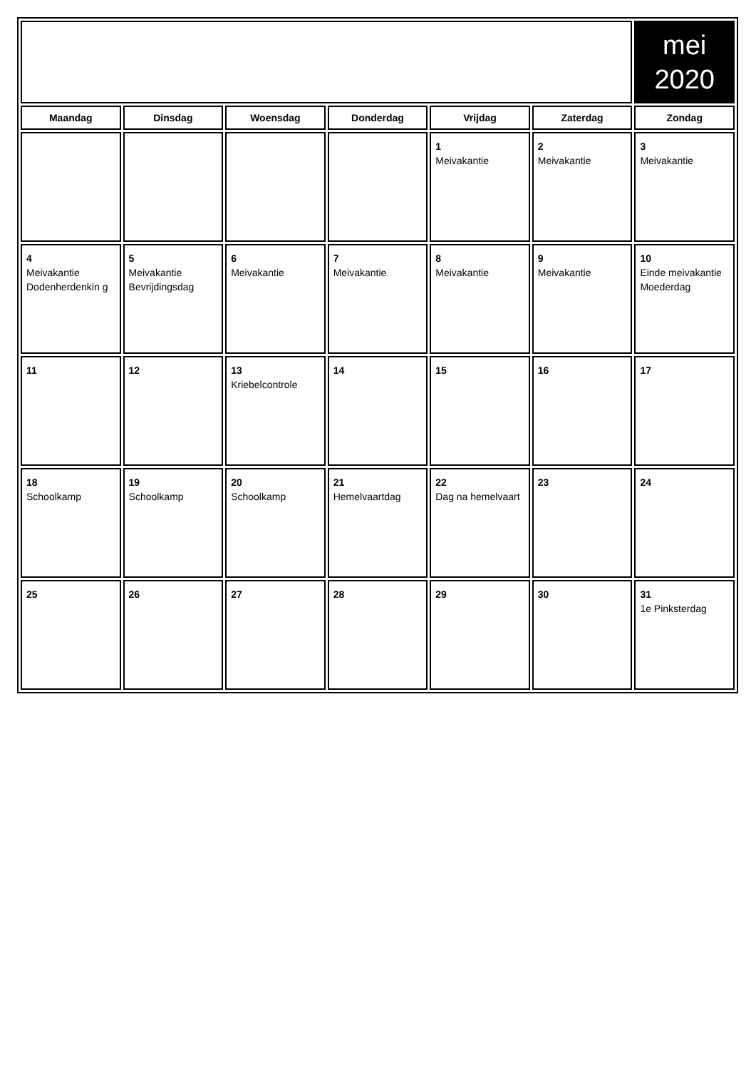| | | | | | | mei 2020 |
| Maandag | Dinsdag | Woensdag | Donderdag | Vrijdag | Zaterdag | Zondag |
| | | | | 1 Meivakantie | 2 Meivakantie | 3 Meivakantie |
| 4 Meivakantie Dodenherdenkin g | 5 Meivakantie Bevrijdingsdag | 6 Meivakantie | 7 Meivakantie | 8 Meivakantie | 9 Meivakantie | 10 Einde meivakantie Moederdag |
| 11 | 12 | 13 Kriebelcontrole | 14 | 15 | 16 | 17 |
| 18 Schoolkamp | 19 Schoolkamp | 20 Schoolkamp | 21 Hemelvaartdag | 22 Dag na hemelvaart | 23 | 24 |
| 25 | 26 | 27 | 28 | 29 | 30 | 31 1e Pinksterdag |